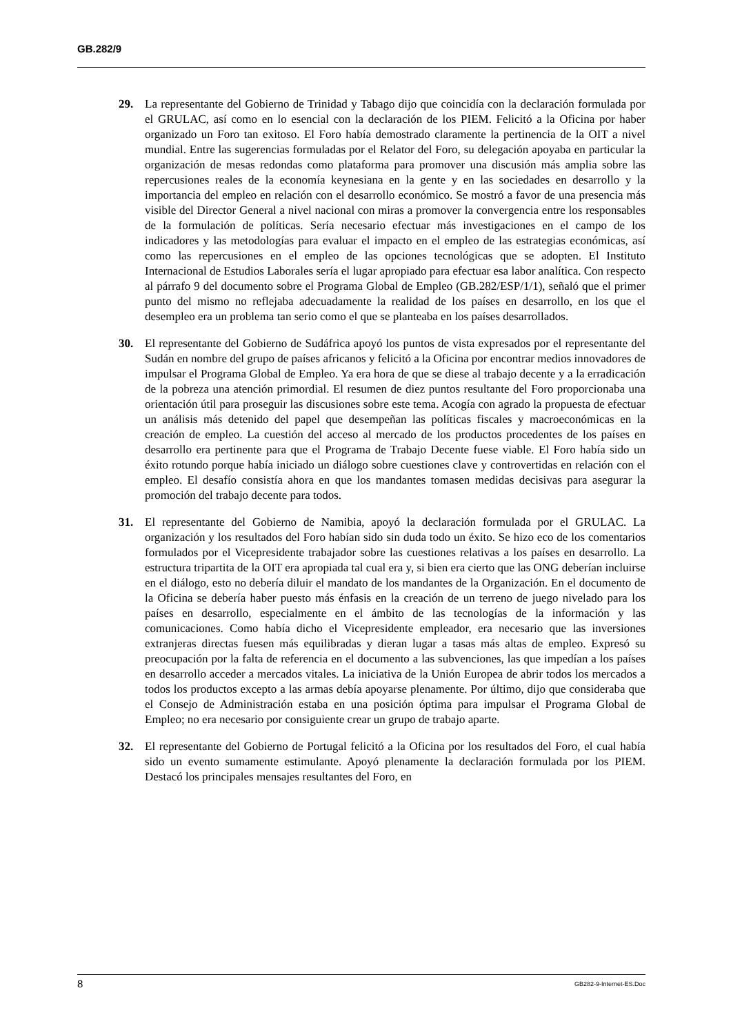GB.282/9
29. La representante del Gobierno de Trinidad y Tabago dijo que coincidía con la declaración formulada por el GRULAC, así como en lo esencial con la declaración de los PIEM. Felicitó a la Oficina por haber organizado un Foro tan exitoso. El Foro había demostrado claramente la pertinencia de la OIT a nivel mundial. Entre las sugerencias formuladas por el Relator del Foro, su delegación apoyaba en particular la organización de mesas redondas como plataforma para promover una discusión más amplia sobre las repercusiones reales de la economía keynesiana en la gente y en las sociedades en desarrollo y la importancia del empleo en relación con el desarrollo económico. Se mostró a favor de una presencia más visible del Director General a nivel nacional con miras a promover la convergencia entre los responsables de la formulación de políticas. Sería necesario efectuar más investigaciones en el campo de los indicadores y las metodologías para evaluar el impacto en el empleo de las estrategias económicas, así como las repercusiones en el empleo de las opciones tecnológicas que se adopten. El Instituto Internacional de Estudios Laborales sería el lugar apropiado para efectuar esa labor analítica. Con respecto al párrafo 9 del documento sobre el Programa Global de Empleo (GB.282/ESP/1/1), señaló que el primer punto del mismo no reflejaba adecuadamente la realidad de los países en desarrollo, en los que el desempleo era un problema tan serio como el que se planteaba en los países desarrollados.
30. El representante del Gobierno de Sudáfrica apoyó los puntos de vista expresados por el representante del Sudán en nombre del grupo de países africanos y felicitó a la Oficina por encontrar medios innovadores de impulsar el Programa Global de Empleo. Ya era hora de que se diese al trabajo decente y a la erradicación de la pobreza una atención primordial. El resumen de diez puntos resultante del Foro proporcionaba una orientación útil para proseguir las discusiones sobre este tema. Acogía con agrado la propuesta de efectuar un análisis más detenido del papel que desempeñan las políticas fiscales y macroeconómicas en la creación de empleo. La cuestión del acceso al mercado de los productos procedentes de los países en desarrollo era pertinente para que el Programa de Trabajo Decente fuese viable. El Foro había sido un éxito rotundo porque había iniciado un diálogo sobre cuestiones clave y controvertidas en relación con el empleo. El desafío consistía ahora en que los mandantes tomasen medidas decisivas para asegurar la promoción del trabajo decente para todos.
31. El representante del Gobierno de Namibia, apoyó la declaración formulada por el GRULAC. La organización y los resultados del Foro habían sido sin duda todo un éxito. Se hizo eco de los comentarios formulados por el Vicepresidente trabajador sobre las cuestiones relativas a los países en desarrollo. La estructura tripartita de la OIT era apropiada tal cual era y, si bien era cierto que las ONG deberían incluirse en el diálogo, esto no debería diluir el mandato de los mandantes de la Organización. En el documento de la Oficina se debería haber puesto más énfasis en la creación de un terreno de juego nivelado para los países en desarrollo, especialmente en el ámbito de las tecnologías de la información y las comunicaciones. Como había dicho el Vicepresidente empleador, era necesario que las inversiones extranjeras directas fuesen más equilibradas y dieran lugar a tasas más altas de empleo. Expresó su preocupación por la falta de referencia en el documento a las subvenciones, las que impedían a los países en desarrollo acceder a mercados vitales. La iniciativa de la Unión Europea de abrir todos los mercados a todos los productos excepto a las armas debía apoyarse plenamente. Por último, dijo que consideraba que el Consejo de Administración estaba en una posición óptima para impulsar el Programa Global de Empleo; no era necesario por consiguiente crear un grupo de trabajo aparte.
32. El representante del Gobierno de Portugal felicitó a la Oficina por los resultados del Foro, el cual había sido un evento sumamente estimulante. Apoyó plenamente la declaración formulada por los PIEM. Destacó los principales mensajes resultantes del Foro, en
8 GB282-9-Internet-ES.Doc